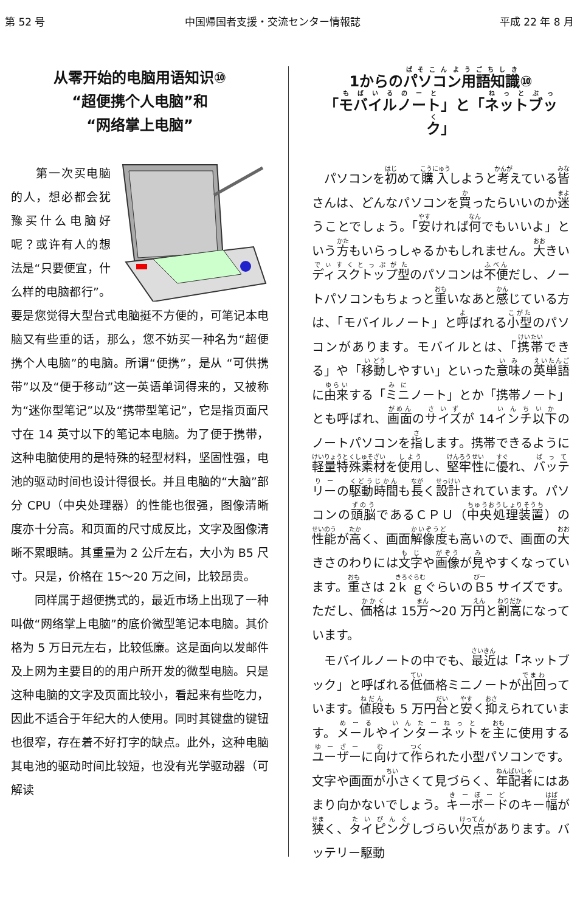第 52 号 中国帰国者支援・交流センター情報誌 平成 22 年 8 月
从零开始的电脑用语知识⑩
“超便携个人电脑”和
“网络掌上电脑”
　　第一次买电脑的人，想必都会犹豫买什么电脑好呢？或许有人的想法是“只要便宜，什么样的电脑都行”。要是您觉得大型台式电脑挺不方便的，可笔记本电脑又有些重的话，那么，您不妨买一种名为“超便携个人电脑”的电脑。所谓“便携”，是从 “可供携带”以及“便于移动”这一英语单词得来的，又被称为“迷你型笔记”以及“携带型笔记”，它是指页面尺寸在 14 英寸以下的笔记本电脑。为了便于携带，这种电脑使用的是特殊的轻型材料，坚固性强，电池的驱动时间也设计得很长。并且电脑的“大脑”部分 CPU（中央处理器）的性能也很强，图像清晰度亦十分高。和页面的尺寸成反比，文字及图像清晰不累眼睛。其重量为 2 公斤左右，大小为 B5 尺寸。只是，价格在 15～20 万之间，比较昂贵。
　　同样属于超便携式的，最近市场上出现了一种叫做“网络掌上电脑”的底价微型笔记本电脑。其价格为 5 万日元左右，比较低廉。这是面向以发邮件及上网为主要目的的用户所开发的微型电脑。只是这种电脑的文字及页面比较小，看起来有些吃力，因此不适合于年纪大的人使用。同时其键盘的键钮也很窄，存在着不好打字的缺点。此外，这种电脑其电池的驱动时间比较短，也没有光学驱动器（可解读
1からのパソコン用語知識⑩
「モバイルノート」と「ネットブック」
　パソコンを初めて購入しようと考えている皆さんは、どんなパソコンを買ったらいいのか迷うことでしょう。「安ければ何でもいいよ」という方もいらっしゃるかもしれません。大きいディスクトップ型のパソコンは不便だし、ノートパソコンもちょっと重いなあと感じている方は、「モバイルノート」と呼ばれる小型のパソコンがあります。モバイルとは、「携帯できる」や「移動しやすい」といった意味の英単語に由来する「ミニノート」とか「携帯ノート」とも呼ばれ、画面のサイズが 14インチ以下のノートパソコンを指します。携帯できるように軽量特殊素材を使用し、堅牢性に優れ、バッテリーの駆動時間も長く設計されています。パソコンの頭脳であるＣＰＵ（中央処理装置）の性能が高く、画面解像度も高いので、画面の大きさのわりには文字や画像が見やすくなっています。重さは 2ｋｇぐらいのＢ5 サイズです。ただし、価格は 15万～20 万円と割高になっています。
　モバイルノートの中でも、最近は「ネットブック」と呼ばれる低価格ミニノートが出回っています。値段も 5 万円台と安く抑えられています。メールやインターネットを主に使用するユーザーに向けて作られた小型パソコンです。文字や画面が小さくて見づらく、年配者にはあまり向かないでしょう。キーボードのキー幅が狭く、タイピングしづらい欠点があります。バッテリー駆動